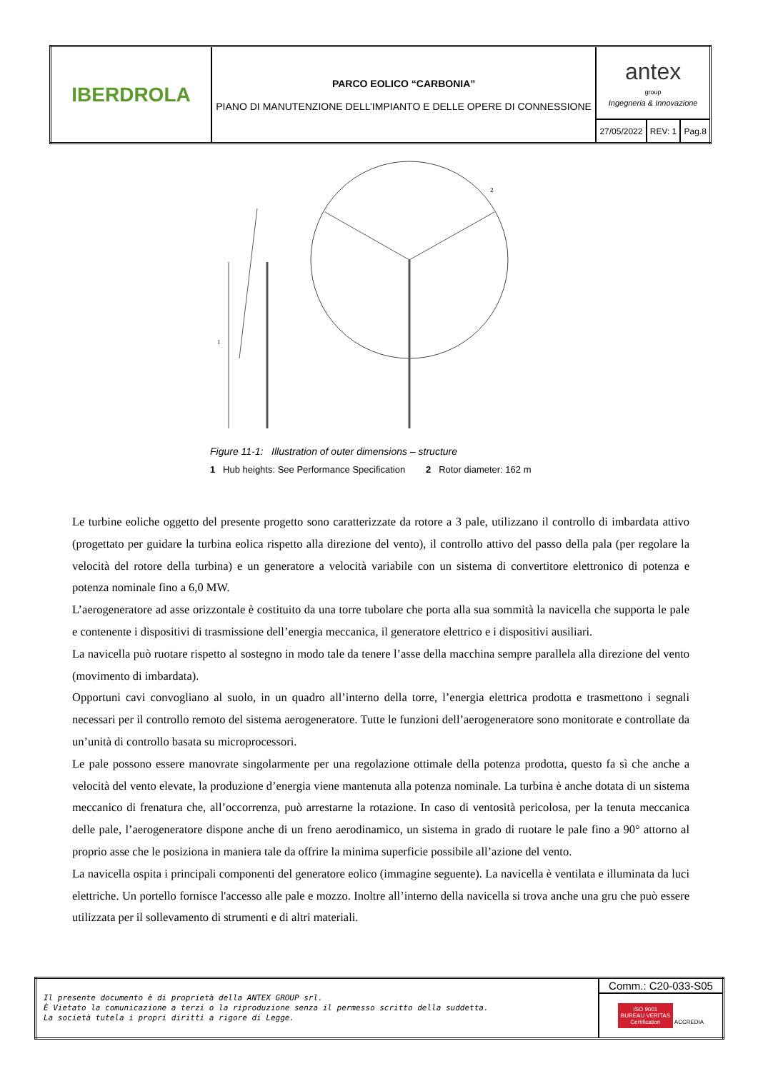| IBERDROLA | PARCO EOLICO “CARBONIA” PIANO DI MANUTENZIONE DELL’IMPIANTO E DELLE OPERE DI CONNESSIONE | antex group Ingegneria & Innovazione | | |
| | | 27/05/2022 | REV: 1 | Pag.8 |
1
2
Figure 11-1: Illustration of outer dimensions – structure
1 Hub heights: See Performance Specification 2 Rotor diameter: 162 m
Le turbine eoliche oggetto del presente progetto sono caratterizzate da rotore a 3 pale, utilizzano il controllo di imbardata attivo (progettato per guidare la turbina eolica rispetto alla direzione del vento), il controllo attivo del passo della pala (per regolare la velocità del rotore della turbina) e un generatore a velocità variabile con un sistema di convertitore elettronico di potenza e potenza nominale fino a 6,0 MW.
L’aerogeneratore ad asse orizzontale è costituito da una torre tubolare che porta alla sua sommità la navicella che supporta le pale e contenente i dispositivi di trasmissione dell’energia meccanica, il generatore elettrico e i dispositivi ausiliari.
La navicella può ruotare rispetto al sostegno in modo tale da tenere l’asse della macchina sempre parallela alla direzione del vento (movimento di imbardata).
Opportuni cavi convogliano al suolo, in un quadro all’interno della torre, l’energia elettrica prodotta e trasmettono i segnali necessari per il controllo remoto del sistema aerogeneratore. Tutte le funzioni dell’aerogeneratore sono monitorate e controllate da un’unità di controllo basata su microprocessori.
Le pale possono essere manovrate singolarmente per una regolazione ottimale della potenza prodotta, questo fa sì che anche a velocità del vento elevate, la produzione d’energia viene mantenuta alla potenza nominale. La turbina è anche dotata di un sistema meccanico di frenatura che, all’occorrenza, può arrestarne la rotazione. In caso di ventosità pericolosa, per la tenuta meccanica delle pale, l’aerogeneratore dispone anche di un freno aerodinamico, un sistema in grado di ruotare le pale fino a 90° attorno al proprio asse che le posiziona in maniera tale da offrire la minima superficie possibile all’azione del vento.
La navicella ospita i principali componenti del generatore eolico (immagine seguente). La navicella è ventilata e illuminata da luci elettriche. Un portello fornisce l'accesso alle pale e mozzo. Inoltre all’interno della navicella si trova anche una gru che può essere utilizzata per il sollevamento di strumenti e di altri materiali.
| Il presente documento è di proprietà della ANTEX GROUP srl. È Vietato la comunicazione a terzi o la riproduzione senza il permesso scritto della suddetta. La società tutela i propri diritti a rigore di Legge. | Comm.: C20-033-S05 |
| | ISO 9001 BUREAU VERITAS Certification ACCREDIA |